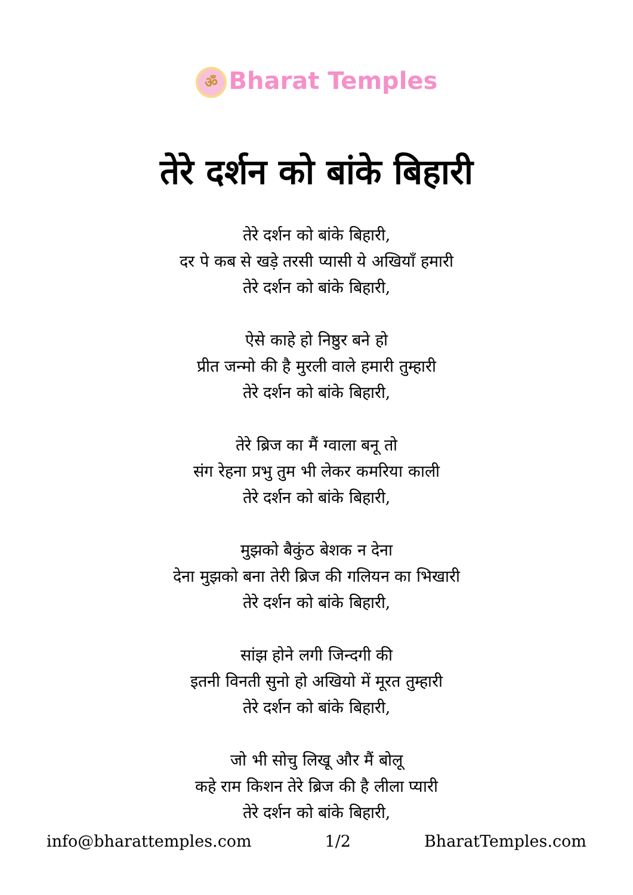ॐ Bharat Temples
तेरे दर्शन को बांके बिहारी
तेरे दर्शन को बांके बिहारी,
दर पे कब से खड़े तरसी प्यासी ये अखियाँ हमारी
तेरे दर्शन को बांके बिहारी,
ऐसे काहे हो निष्ठुर बने हो
प्रीत जन्मो की है मुरली वाले हमारी तुम्हारी
तेरे दर्शन को बांके बिहारी,
तेरे ब्रिज का मैं ग्वाला बनू तो
संग रेहना प्रभु तुम भी लेकर कमरिया काली
तेरे दर्शन को बांके बिहारी,
मुझको बैकुंठ बेशक न देना
देना मुझको बना तेरी ब्रिज की गलियन का भिखारी
तेरे दर्शन को बांके बिहारी,
सांझ होने लगी जिन्दगी की
इतनी विनती सुनो हो अखियो में मूरत तुम्हारी
तेरे दर्शन को बांके बिहारी,
जो भी सोचु लिखू और मैं बोलू
कहे राम किशन तेरे ब्रिज की है लीला प्यारी
तेरे दर्शन को बांके बिहारी,
info@bharattemples.com 1/2 BharatTemples.com